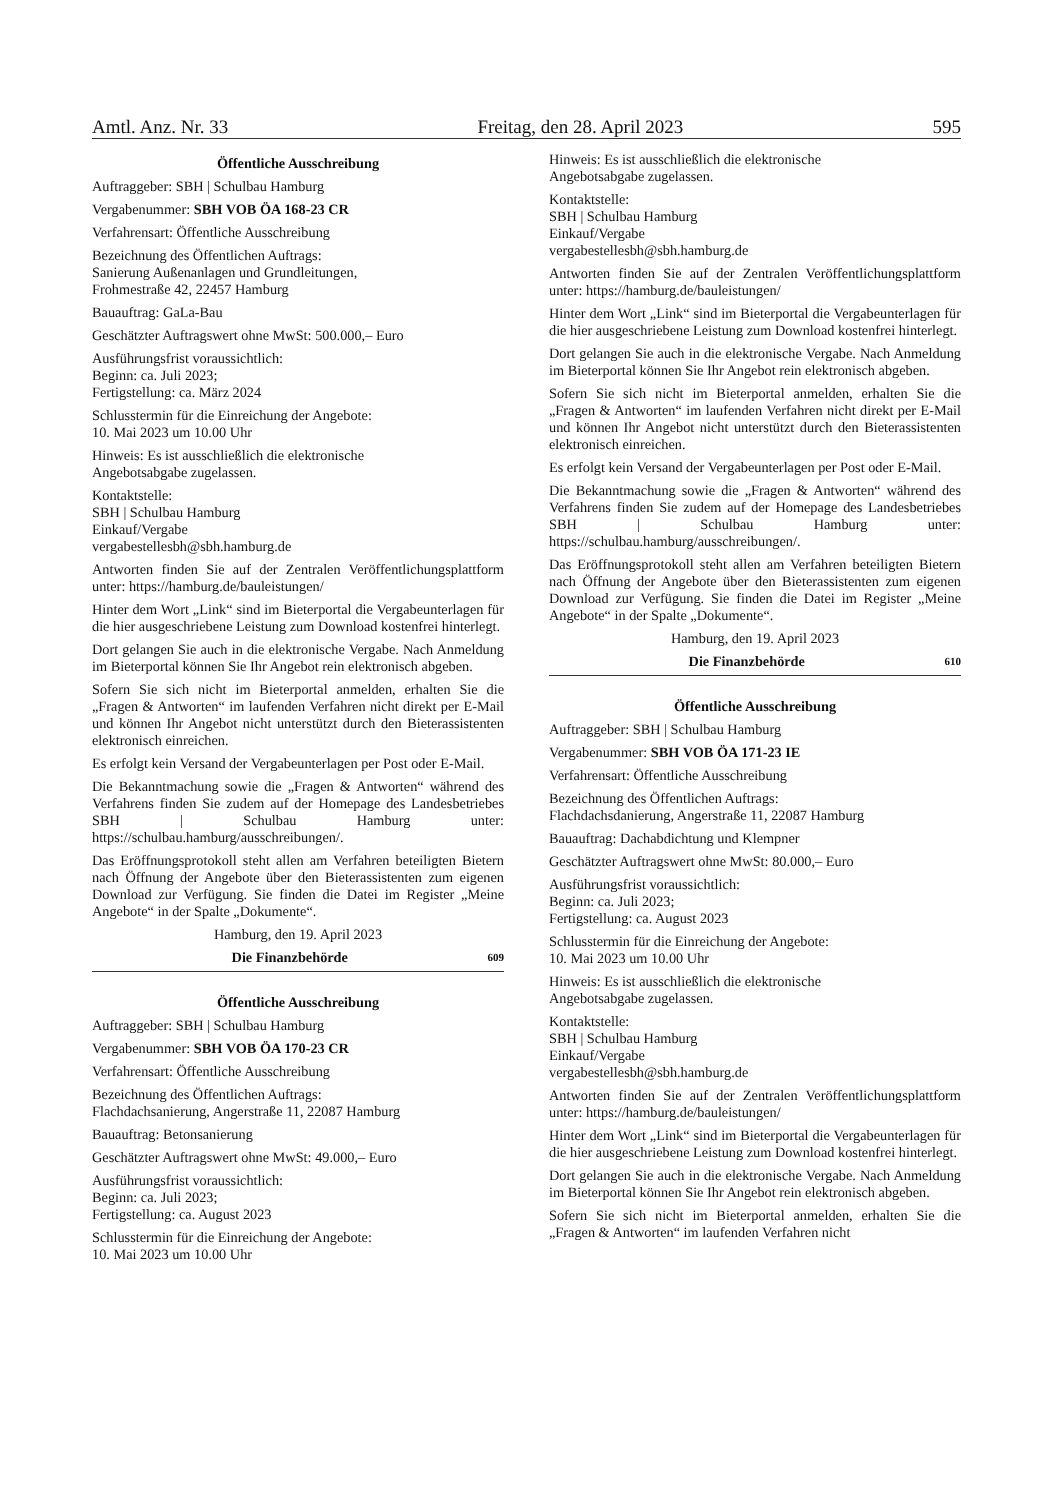Amtl. Anz. Nr. 33 Freitag, den 28. April 2023 595
Öffentliche Ausschreibung
Auftraggeber: SBH | Schulbau Hamburg
Vergabenummer: SBH VOB ÖA 168-23 CR
Verfahrensart: Öffentliche Ausschreibung
Bezeichnung des Öffentlichen Auftrags:
Sanierung Außenanlagen und Grundleitungen,
Frohmestraße 42, 22457 Hamburg
Bauauftrag: GaLa-Bau
Geschätzter Auftragswert ohne MwSt: 500.000,– Euro
Ausführungsfrist voraussichtlich:
Beginn: ca. Juli 2023;
Fertigstellung: ca. März 2024
Schlusstermin für die Einreichung der Angebote:
10. Mai 2023 um 10.00 Uhr
Hinweis: Es ist ausschließlich die elektronische
Angebotsabgabe zugelassen.
Kontaktstelle:
SBH | Schulbau Hamburg
Einkauf/Vergabe
vergabestellesbh@sbh.hamburg.de
Antworten finden Sie auf der Zentralen Veröffentlichungs­plattform unter: https://hamburg.de/bauleistungen/
Hinter dem Wort „Link“ sind im Bieterportal die Verga­beunterlagen für die hier ausgeschriebene Leistung zum Download kostenfrei hinterlegt.
Dort gelangen Sie auch in die elektronische Vergabe. Nach Anmeldung im Bieterportal können Sie Ihr Angebot rein elektronisch abgeben.
Sofern Sie sich nicht im Bieterportal anmelden, erhalten Sie die „Fragen & Antworten“ im laufenden Verfahren nicht direkt per E-Mail und können Ihr Angebot nicht unter­stützt durch den Bieterassistenten elektronisch einreichen.
Es erfolgt kein Versand der Vergabeunterlagen per Post oder E-Mail.
Die Bekanntmachung sowie die „Fragen & Antworten“ während des Verfahrens finden Sie zudem auf der Home­page des Landesbetriebes SBH | Schulbau Hamburg unter: https://schulbau.hamburg/ausschreibungen/.
Das Eröffnungsprotokoll steht allen am Verfahren beteilig­ten Bietern nach Öffnung der Angebote über den Bieteras­sistenten zum eigenen Download zur Verfügung. Sie finden die Datei im Register „Meine Angebote“ in der Spalte „Dokumente“.
Hamburg, den 19. April 2023
Die Finanzbehörde 609
Öffentliche Ausschreibung
Auftraggeber: SBH | Schulbau Hamburg
Vergabenummer: SBH VOB ÖA 170-23 CR
Verfahrensart: Öffentliche Ausschreibung
Bezeichnung des Öffentlichen Auftrags:
Flachdachsanierung, Angerstraße 11, 22087 Hamburg
Bauauftrag: Betonsanierung
Geschätzter Auftragswert ohne MwSt: 49.000,– Euro
Ausführungsfrist voraussichtlich:
Beginn: ca. Juli 2023;
Fertigstellung: ca. August 2023
Schlusstermin für die Einreichung der Angebote:
10. Mai 2023 um 10.00 Uhr
Hinweis: Es ist ausschließlich die elektronische
Angebotsabgabe zugelassen.
Kontaktstelle:
SBH | Schulbau Hamburg
Einkauf/Vergabe
vergabestellesbh@sbh.hamburg.de
Antworten finden Sie auf der Zentralen Veröffentlichungs­plattform unter: https://hamburg.de/bauleistungen/
Hinter dem Wort „Link“ sind im Bieterportal die Verga­beunterlagen für die hier ausgeschriebene Leistung zum Download kostenfrei hinterlegt.
Dort gelangen Sie auch in die elektronische Vergabe. Nach Anmeldung im Bieterportal können Sie Ihr Angebot rein elektronisch abgeben.
Sofern Sie sich nicht im Bieterportal anmelden, erhalten Sie die „Fragen & Antworten“ im laufenden Verfahren nicht direkt per E-Mail und können Ihr Angebot nicht unter­stützt durch den Bieterassistenten elektronisch einreichen.
Es erfolgt kein Versand der Vergabeunterlagen per Post oder E-Mail.
Die Bekanntmachung sowie die „Fragen & Antworten“ während des Verfahrens finden Sie zudem auf der Home­page des Landesbetriebes SBH | Schulbau Hamburg unter: https://schulbau.hamburg/ausschreibungen/.
Das Eröffnungsprotokoll steht allen am Verfahren beteilig­ten Bietern nach Öffnung der Angebote über den Bieteras­sistenten zum eigenen Download zur Verfügung. Sie finden die Datei im Register „Meine Angebote“ in der Spalte „Dokumente“.
Hamburg, den 19. April 2023
Die Finanzbehörde 610
Öffentliche Ausschreibung
Auftraggeber: SBH | Schulbau Hamburg
Vergabenummer: SBH VOB ÖA 171-23 IE
Verfahrensart: Öffentliche Ausschreibung
Bezeichnung des Öffentlichen Auftrags:
Flachdachsdanierung, Angerstraße 11, 22087 Hamburg
Bauauftrag: Dachabdichtung und Klempner
Geschätzter Auftragswert ohne MwSt: 80.000,– Euro
Ausführungsfrist voraussichtlich:
Beginn: ca. Juli 2023;
Fertigstellung: ca. August 2023
Schlusstermin für die Einreichung der Angebote:
10. Mai 2023 um 10.00 Uhr
Hinweis: Es ist ausschließlich die elektronische
Angebotsabgabe zugelassen.
Kontaktstelle:
SBH | Schulbau Hamburg
Einkauf/Vergabe
vergabestellesbh@sbh.hamburg.de
Antworten finden Sie auf der Zentralen Veröffentlichungs­plattform unter: https://hamburg.de/bauleistungen/
Hinter dem Wort „Link“ sind im Bieterportal die Verga­beunterlagen für die hier ausgeschriebene Leistung zum Download kostenfrei hinterlegt.
Dort gelangen Sie auch in die elektronische Vergabe. Nach Anmeldung im Bieterportal können Sie Ihr Angebot rein elektronisch abgeben.
Sofern Sie sich nicht im Bieterportal anmelden, erhalten Sie die „Fragen & Antworten“ im laufenden Verfahren nicht